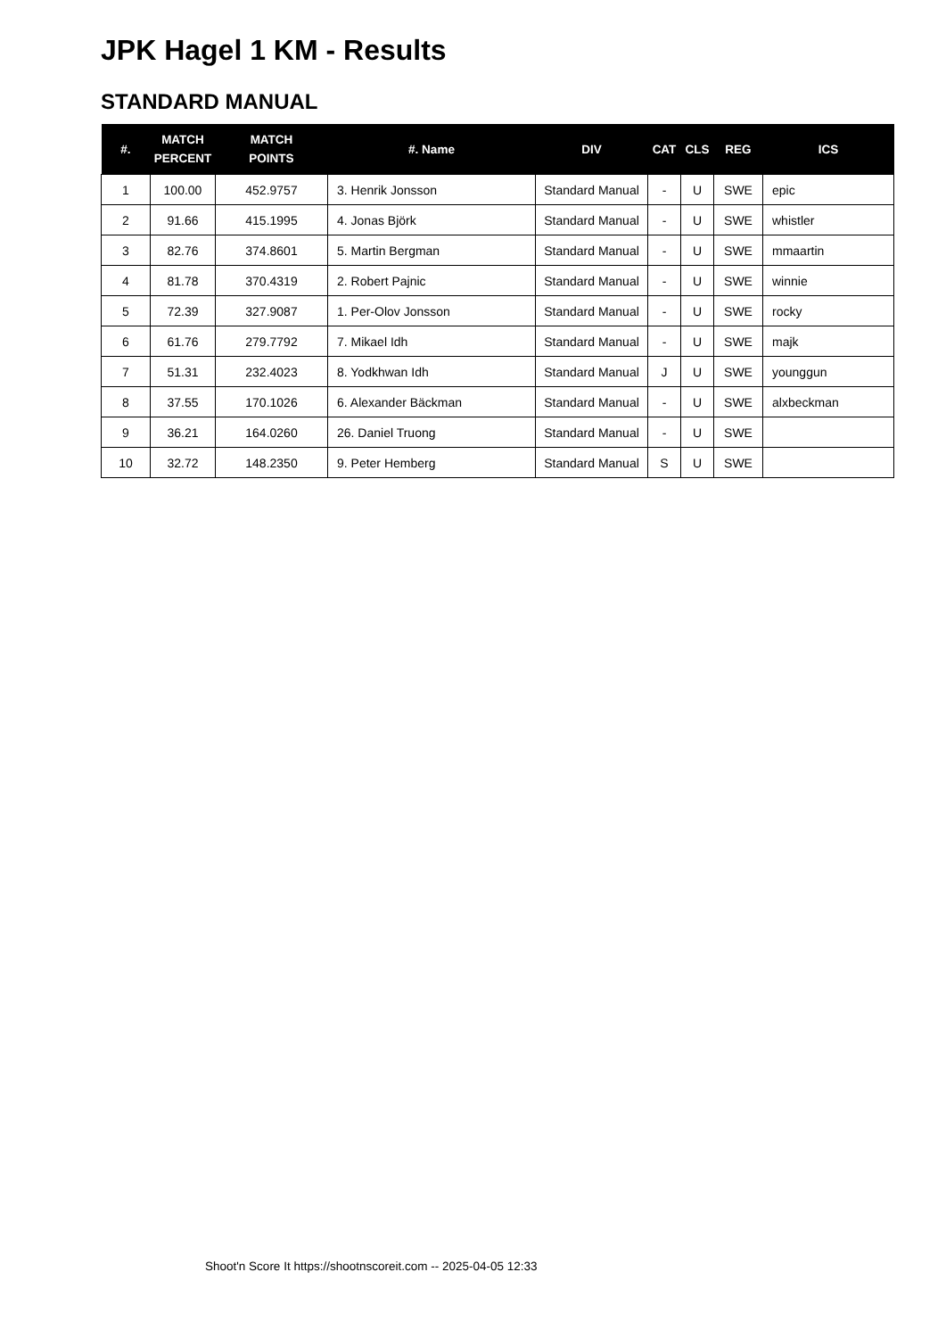JPK Hagel 1 KM - Results
STANDARD MANUAL
| #. | MATCH PERCENT | MATCH POINTS | #. Name | DIV | CAT | CLS | REG | ICS |
| --- | --- | --- | --- | --- | --- | --- | --- | --- |
| 1 | 100.00 | 452.9757 | 3. Henrik Jonsson | Standard Manual | - | U | SWE | epic |
| 2 | 91.66 | 415.1995 | 4. Jonas Björk | Standard Manual | - | U | SWE | whistler |
| 3 | 82.76 | 374.8601 | 5. Martin Bergman | Standard Manual | - | U | SWE | mmaartin |
| 4 | 81.78 | 370.4319 | 2. Robert Pajnic | Standard Manual | - | U | SWE | winnie |
| 5 | 72.39 | 327.9087 | 1. Per-Olov Jonsson | Standard Manual | - | U | SWE | rocky |
| 6 | 61.76 | 279.7792 | 7. Mikael Idh | Standard Manual | - | U | SWE | majk |
| 7 | 51.31 | 232.4023 | 8. Yodkhwan Idh | Standard Manual | J | U | SWE | younggun |
| 8 | 37.55 | 170.1026 | 6. Alexander Bäckman | Standard Manual | - | U | SWE | alxbeckman |
| 9 | 36.21 | 164.0260 | 26. Daniel Truong | Standard Manual | - | U | SWE | |
| 10 | 32.72 | 148.2350 | 9. Peter Hemberg | Standard Manual | S | U | SWE | |
Shoot'n Score It https://shootnscoreit.com -- 2025-04-05 12:33